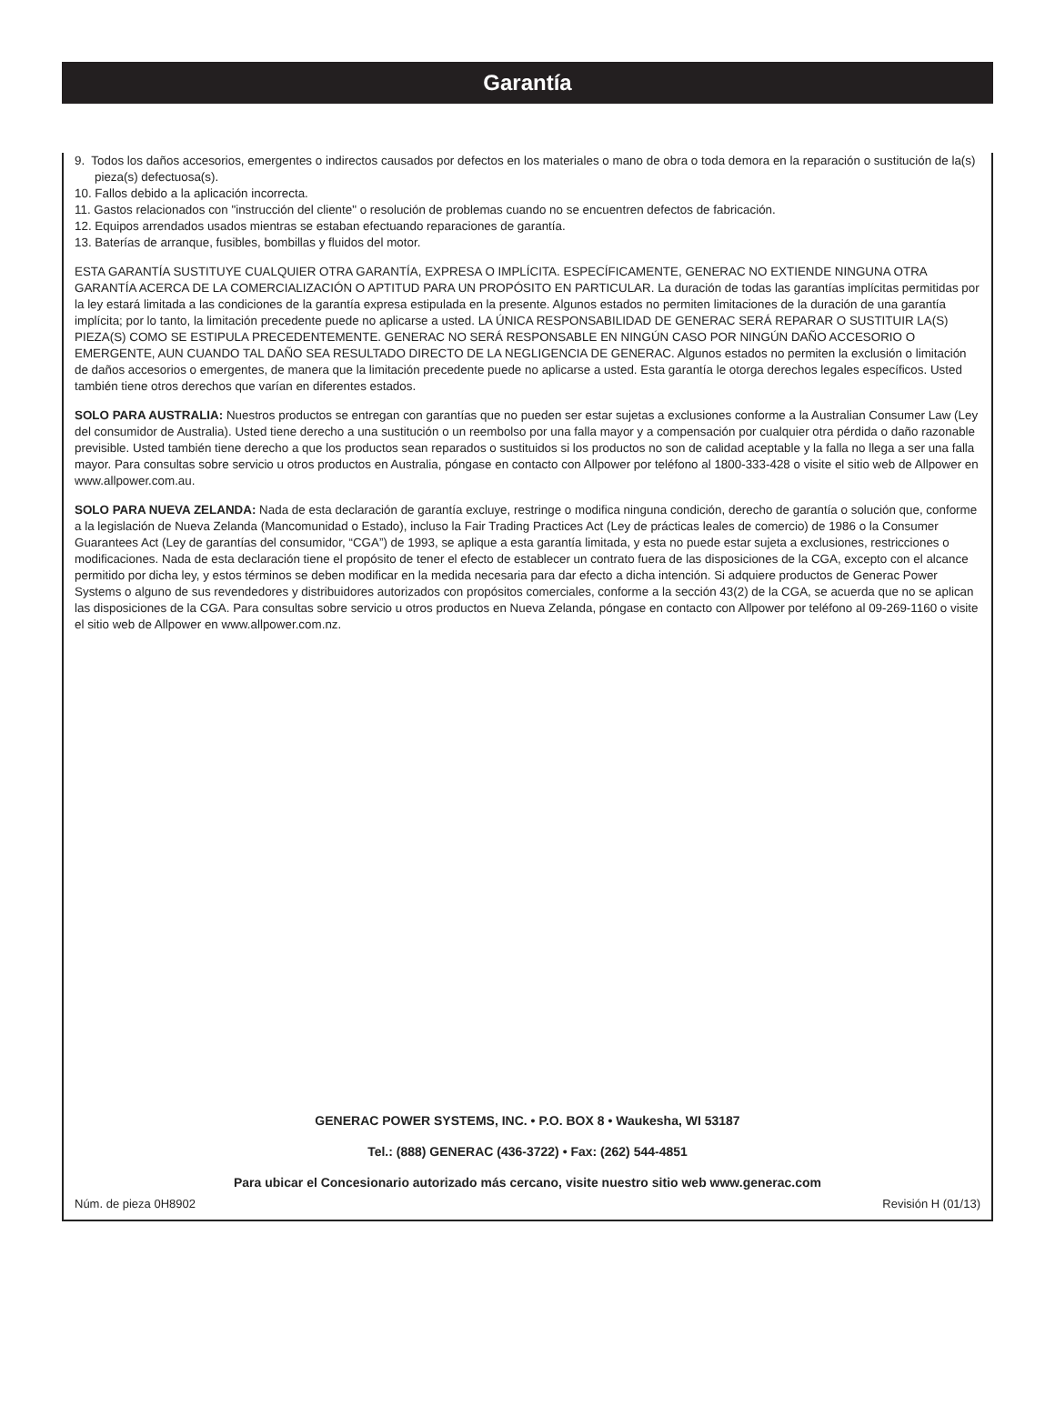Garantía
9. Todos los daños accesorios, emergentes o indirectos causados por defectos en los materiales o mano de obra o toda demora en la reparación o sustitución de la(s) pieza(s) defectuosa(s).
10. Fallos debido a la aplicación incorrecta.
11. Gastos relacionados con "instrucción del cliente" o resolución de problemas cuando no se encuentren defectos de fabricación.
12. Equipos arrendados usados mientras se estaban efectuando reparaciones de garantía.
13. Baterías de arranque, fusibles, bombillas y fluidos del motor.
ESTA GARANTÍA SUSTITUYE CUALQUIER OTRA GARANTÍA, EXPRESA O IMPLÍCITA. ESPECÍFICAMENTE, GENERAC NO EXTIENDE NINGUNA OTRA GARANTÍA ACERCA DE LA COMERCIALIZACIÓN O APTITUD PARA UN PROPÓSITO EN PARTICULAR. La duración de todas las garantías implícitas permitidas por la ley estará limitada a las condiciones de la garantía expresa estipulada en la presente. Algunos estados no permiten limitaciones de la duración de una garantía implícita; por lo tanto, la limitación precedente puede no aplicarse a usted. LA ÚNICA RESPONSABILIDAD DE GENERAC SERÁ REPARAR O SUSTITUIR LA(S) PIEZA(S) COMO SE ESTIPULA PRECEDENTEMENTE. GENERAC NO SERÁ RESPONSABLE EN NINGÚN CASO POR NINGÚN DAÑO ACCESORIO O EMERGENTE, AUN CUANDO TAL DAÑO SEA RESULTADO DIRECTO DE LA NEGLIGENCIA DE GENERAC. Algunos estados no permiten la exclusión o limitación de daños accesorios o emergentes, de manera que la limitación precedente puede no aplicarse a usted. Esta garantía le otorga derechos legales específicos. Usted también tiene otros derechos que varían en diferentes estados.
SOLO PARA AUSTRALIA: Nuestros productos se entregan con garantías que no pueden ser estar sujetas a exclusiones conforme a la Australian Consumer Law (Ley del consumidor de Australia). Usted tiene derecho a una sustitución o un reembolso por una falla mayor y a compensación por cualquier otra pérdida o daño razonable previsible. Usted también tiene derecho a que los productos sean reparados o sustituidos si los productos no son de calidad aceptable y la falla no llega a ser una falla mayor. Para consultas sobre servicio u otros productos en Australia, póngase en contacto con Allpower por teléfono al 1800-333-428 o visite el sitio web de Allpower en www.allpower.com.au.
SOLO PARA NUEVA ZELANDA: Nada de esta declaración de garantía excluye, restringe o modifica ninguna condición, derecho de garantía o solución que, conforme a la legislación de Nueva Zelanda (Mancomunidad o Estado), incluso la Fair Trading Practices Act (Ley de prácticas leales de comercio) de 1986 o la Consumer Guarantees Act (Ley de garantías del consumidor, “CGA”) de 1993, se aplique a esta garantía limitada, y esta no puede estar sujeta a exclusiones, restricciones o modificaciones. Nada de esta declaración tiene el propósito de tener el efecto de establecer un contrato fuera de las disposiciones de la CGA, excepto con el alcance permitido por dicha ley, y estos términos se deben modificar en la medida necesaria para dar efecto a dicha intención. Si adquiere productos de Generac Power Systems o alguno de sus revendedores y distribuidores autorizados con propósitos comerciales, conforme a la sección 43(2) de la CGA, se acuerda que no se aplican las disposiciones de la CGA. Para consultas sobre servicio u otros productos en Nueva Zelanda, póngase en contacto con Allpower por teléfono al 09-269-1160 o visite el sitio web de Allpower en www.allpower.com.nz.
GENERAC POWER SYSTEMS, INC. • P.O. BOX 8 • Waukesha, WI 53187
Tel.: (888) GENERAC (436-3722) • Fax: (262) 544-4851
Para ubicar el Concesionario autorizado más cercano, visite nuestro sitio web www.generac.com
Núm. de pieza 0H8902 Revisión H (01/13)